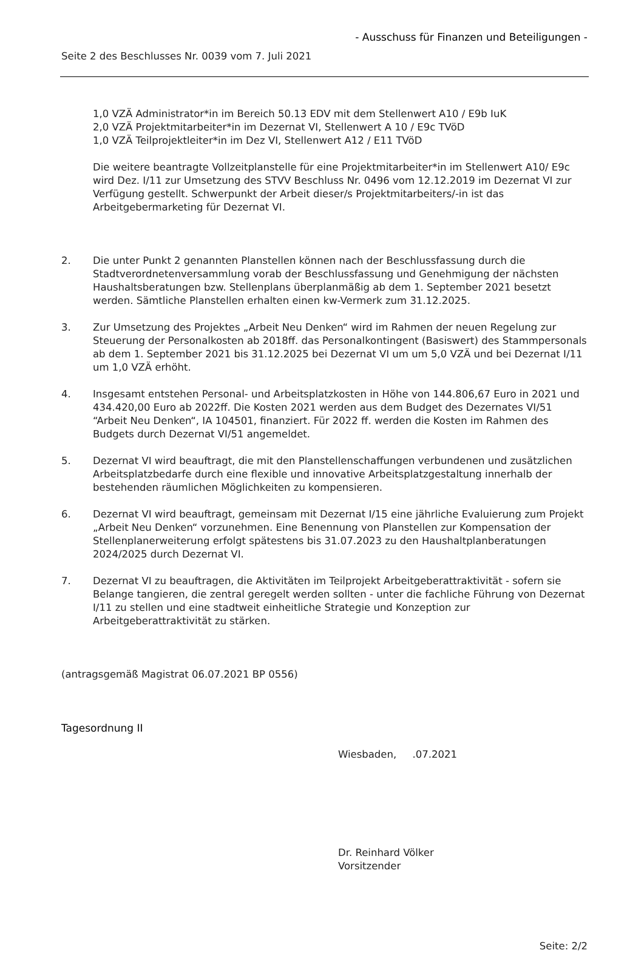- Ausschuss für Finanzen und Beteiligungen -
Seite 2 des Beschlusses Nr. 0039 vom 7. Juli 2021
1,0 VZÄ Administrator*in im Bereich 50.13 EDV mit dem Stellenwert A10 / E9b IuK
2,0 VZÄ Projektmitarbeiter*in im Dezernat VI, Stellenwert A 10 / E9c TVöD
1,0 VZÄ Teilprojektleiter*in im Dez VI, Stellenwert A12 / E11 TVöD
Die weitere beantragte Vollzeitplanstelle für eine Projektmitarbeiter*in im Stellenwert A10/ E9c wird Dez. I/11 zur Umsetzung des STVV Beschluss Nr. 0496 vom 12.12.2019 im Dezernat VI zur Verfügung gestellt. Schwerpunkt der Arbeit dieser/s Projektmitarbeiters/-in ist das Arbeitgebermarketing für Dezernat VI.
2. Die unter Punkt 2 genannten Planstellen können nach der Beschlussfassung durch die Stadtverordnetenversammlung vorab der Beschlussfassung und Genehmigung der nächsten Haushaltsberatungen bzw. Stellenplans überplanmäßig ab dem 1. September 2021 besetzt werden. Sämtliche Planstellen erhalten einen kw-Vermerk zum 31.12.2025.
3. Zur Umsetzung des Projektes „Arbeit Neu Denken“ wird im Rahmen der neuen Regelung zur Steuerung der Personalkosten ab 2018ff. das Personalkontingent (Basiswert) des Stammpersonals ab dem 1. September 2021 bis 31.12.2025 bei Dezernat VI um um 5,0 VZÄ und bei Dezernat I/11 um 1,0 VZÄ erhöht.
4. Insgesamt entstehen Personal- und Arbeitsplatzkosten in Höhe von 144.806,67 Euro in 2021 und 434.420,00 Euro ab 2022ff. Die Kosten 2021 werden aus dem Budget des Dezernates VI/51 “Arbeit Neu Denken“, IA 104501, finanziert. Für 2022 ff. werden die Kosten im Rahmen des Budgets durch Dezernat VI/51 angemeldet.
5. Dezernat VI wird beauftragt, die mit den Planstellenschaffungen verbundenen und zusätzlichen Arbeitsplatzbedarfe durch eine flexible und innovative Arbeitsplatzgestaltung innerhalb der bestehenden räumlichen Möglichkeiten zu kompensieren.
6. Dezernat VI wird beauftragt, gemeinsam mit Dezernat I/15 eine jährliche Evaluierung zum Projekt „Arbeit Neu Denken“ vorzunehmen. Eine Benennung von Planstellen zur Kompensation der Stellenplanerweiterung erfolgt spätestens bis 31.07.2023 zu den Haushaltplanberatungen 2024/2025 durch Dezernat VI.
7. Dezernat VI zu beauftragen, die Aktivitäten im Teilprojekt Arbeitgeberattraktivität - sofern sie Belange tangieren, die zentral geregelt werden sollten - unter die fachliche Führung von Dezernat I/11 zu stellen und eine stadtweit einheitliche Strategie und Konzeption zur Arbeitgeberattraktivität zu stärken.
(antragsgemäß Magistrat 06.07.2021 BP 0556)
Tagesordnung II
Wiesbaden, .07.2021
Dr. Reinhard Völker
Vorsitzender
Seite: 2/2